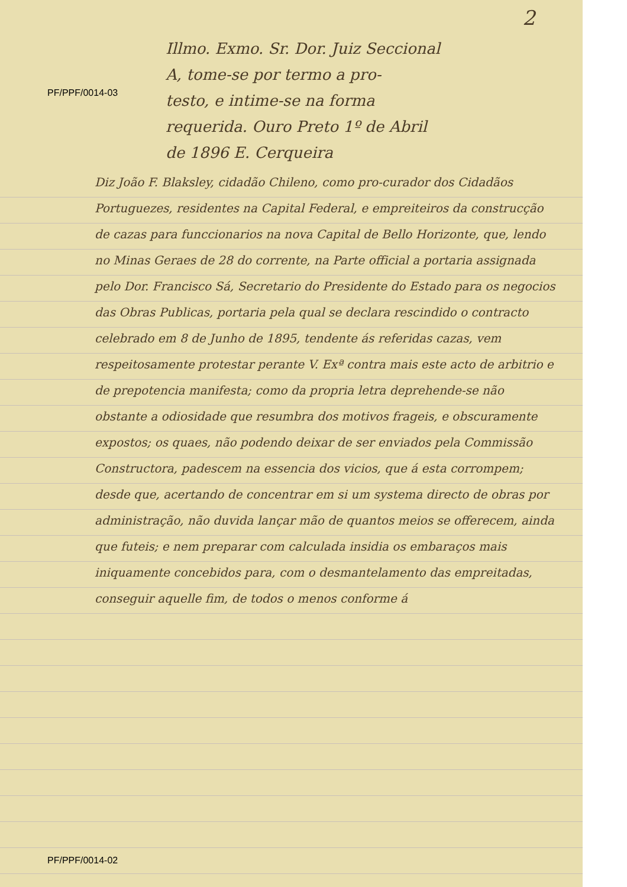2
PF/PPF/0014-03
PF/PPF/0014-02
Illmo. Exmo. Sr. Dor. Juiz Seccional
A, tome-se por termo a pro-
testo, e intime-se na forma
requerida. Ouro Preto 1º de Abril
de 1896 E. Cerqueira
Diz João F. Blaksley, cidadão Chileno, como pro-curador dos Cidadãos Portuguezes, residentes na Capital Federal, e empreiteiros da construcção de cazas para funccionarios na nova Capital de Bello Horizonte, que, lendo no Minas Geraes de 28 do corrente, na Parte official a portaria assignada pelo Dor. Francisco Sá, Secretario do Presidente do Estado para os negocios das Obras Publicas, portaria pela qual se declara rescindido o contracto celebrado em 8 de Junho de 1895, tendente ás referidas cazas, vem respeitosamente protestar perante V. Exª contra mais este acto de arbitrio e de prepotencia manifesta; como da propria letra deprehende-se não obstante a odiosidade que resumbra dos motivos frageis, e obscuramente expostos; os quaes, não podendo deixar de ser enviados pela Commissão Constructora, padescem na essencia dos vicios, que á esta corrompem; desde que, acertando de concentrar em si um systema directo de obras por administração, não duvida lançar mão de quantos meios se offerecem, ainda que futeis; e nem preparar com calculada insidia os embaraços mais iniquamente concebidos para, com o desmantelamento das empreitadas, conseguir aquelle fim, de todos o menos conforme á